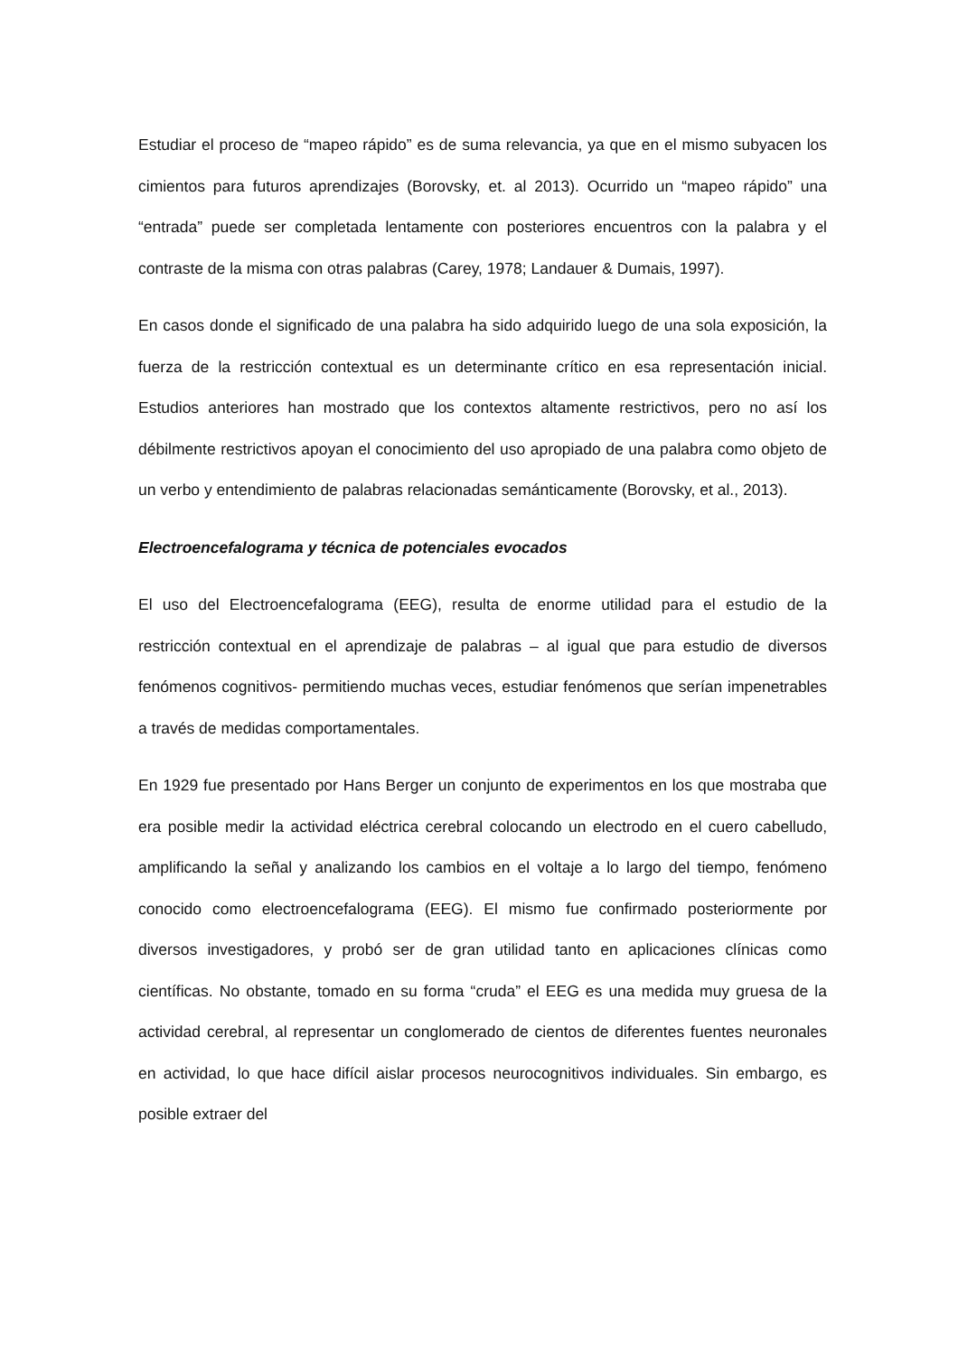Estudiar el proceso de “mapeo rápido” es de suma relevancia, ya que en el mismo subyacen los cimientos para futuros aprendizajes (Borovsky, et. al 2013). Ocurrido un “mapeo rápido” una “entrada” puede ser completada lentamente con posteriores encuentros con la palabra y el contraste de la misma con otras palabras (Carey, 1978; Landauer & Dumais, 1997).
En casos donde el significado de una palabra ha sido adquirido luego de una sola exposición, la fuerza de la restricción contextual es un determinante crítico en esa representación inicial. Estudios anteriores han mostrado que los contextos altamente restrictivos, pero no así los débilmente restrictivos apoyan el conocimiento del uso apropiado de una palabra como objeto de un verbo y entendimiento de palabras relacionadas semánticamente (Borovsky, et al., 2013).
Electroencefalograma y técnica de potenciales evocados
El uso del Electroencefalograma (EEG), resulta de enorme utilidad para el estudio de la restricción contextual en el aprendizaje de palabras – al igual que para estudio de diversos fenómenos cognitivos- permitiendo muchas veces, estudiar fenómenos que serían impenetrables a través de medidas comportamentales.
En 1929 fue presentado por Hans Berger un conjunto de experimentos en los que mostraba que era posible medir la actividad eléctrica cerebral colocando un electrodo en el cuero cabelludo, amplificando la señal y analizando los cambios en el voltaje a lo largo del tiempo, fenómeno conocido como electroencefalograma (EEG). El mismo fue confirmado posteriormente por diversos investigadores, y probó ser de gran utilidad tanto en aplicaciones clínicas como científicas. No obstante, tomado en su forma “cruda” el EEG es una medida muy gruesa de la actividad cerebral, al representar un conglomerado de cientos de diferentes fuentes neuronales en actividad, lo que hace difícil aislar procesos neurocognitivos individuales. Sin embargo, es posible extraer del